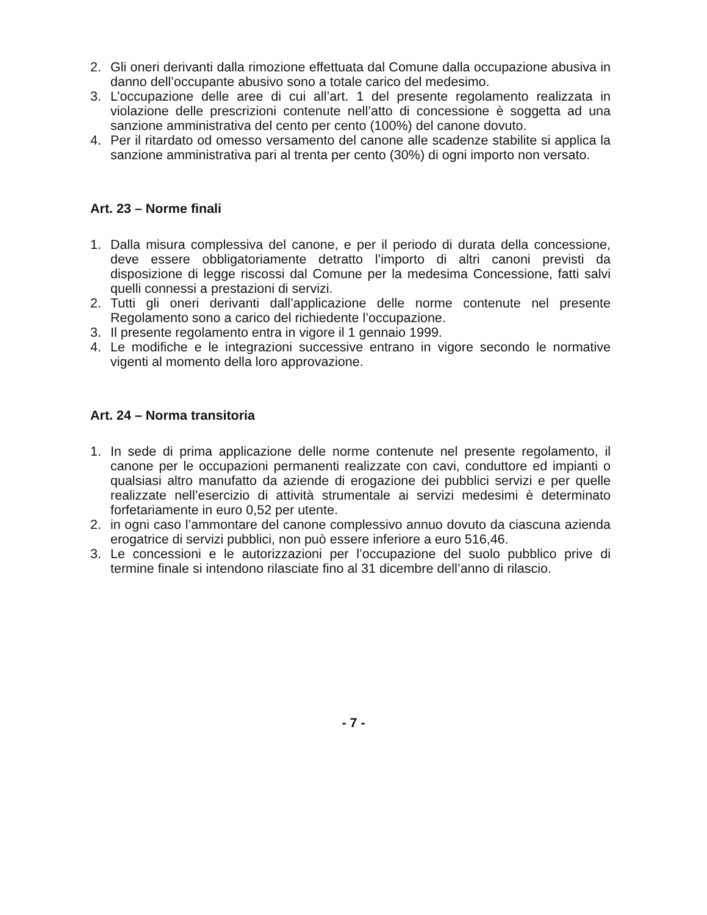2. Gli oneri derivanti dalla rimozione effettuata dal Comune dalla occupazione abusiva in danno dell’occupante abusivo sono a totale carico del medesimo.
3. L’occupazione delle aree di cui all’art. 1 del presente regolamento realizzata in violazione delle prescrizioni contenute nell’atto di concessione è soggetta ad una sanzione amministrativa del cento per cento (100%) del canone dovuto.
4. Per il ritardato od omesso versamento del canone alle scadenze stabilite si applica la sanzione amministrativa pari al trenta per cento (30%) di ogni importo non versato.
Art. 23 – Norme finali
1. Dalla misura complessiva del canone, e per il periodo di durata della concessione, deve essere obbligatoriamente detratto l’importo di altri canoni previsti da disposizione di legge riscossi dal Comune per la medesima Concessione, fatti salvi quelli connessi a prestazioni di servizi.
2. Tutti gli oneri derivanti dall’applicazione delle norme contenute nel presente Regolamento sono a carico del richiedente l’occupazione.
3. Il presente regolamento entra in vigore il 1 gennaio 1999.
4. Le modifiche e le integrazioni successive entrano in vigore secondo le normative vigenti al momento della loro approvazione.
Art. 24 – Norma transitoria
1. In sede di prima applicazione delle norme contenute nel presente regolamento, il canone per le occupazioni permanenti realizzate con cavi, conduttore ed impianti o qualsiasi altro manufatto da aziende di erogazione dei pubblici servizi e per quelle realizzate nell’esercizio di attività strumentale ai servizi medesimi è determinato forfetariamente in euro 0,52 per utente.
2. in ogni caso l’ammontare del canone complessivo annuo dovuto da ciascuna azienda erogatrice di servizi pubblici, non può essere inferiore a euro 516,46.
3. Le concessioni e le autorizzazioni per l’occupazione del suolo pubblico prive di termine finale si intendono rilasciate fino al 31 dicembre dell’anno di rilascio.
- 7 -